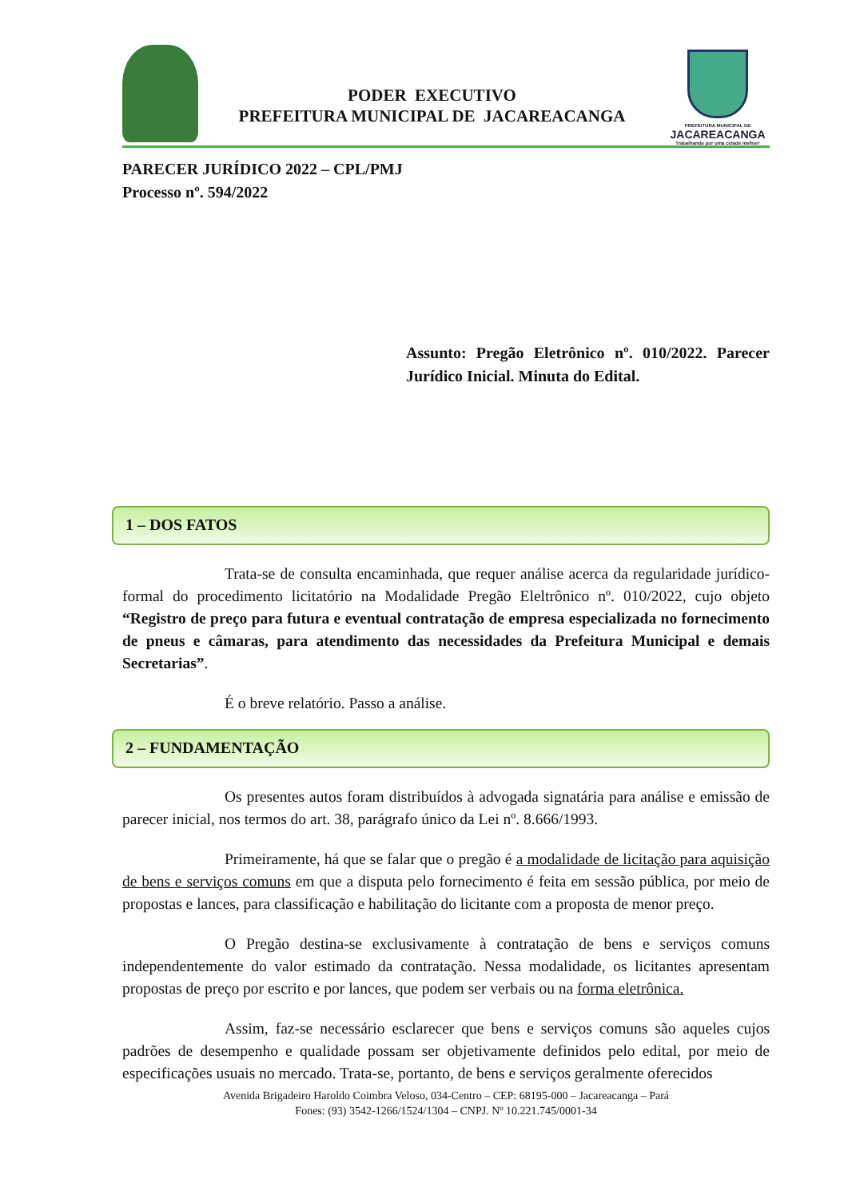PODER EXECUTIVO
PREFEITURA MUNICIPAL DE JACAREACANGA
PREFEITURA MUNICIPAL DE
JACAREACANGA
Trabalhando por uma cidade melhor!
PARECER JURÍDICO 2022 – CPL/PMJ
Processo nº. 594/2022
Assunto: Pregão Eletrônico nº. 010/2022. Parecer Jurídico Inicial. Minuta do Edital.
1 – DOS FATOS
Trata-se de consulta encaminhada, que requer análise acerca da regularidade jurídico-formal do procedimento licitatório na Modalidade Pregão Eleltrônico nº. 010/2022, cujo objeto “Registro de preço para futura e eventual contratação de empresa especializada no fornecimento de pneus e câmaras, para atendimento das necessidades da Prefeitura Municipal e demais Secretarias”.
É o breve relatório. Passo a análise.
2 – FUNDAMENTAÇÃO
Os presentes autos foram distribuídos à advogada signatária para análise e emissão de parecer inicial, nos termos do art. 38, parágrafo único da Lei nº. 8.666/1993.
Primeiramente, há que se falar que o pregão é a modalidade de licitação para aquisição de bens e serviços comuns em que a disputa pelo fornecimento é feita em sessão pública, por meio de propostas e lances, para classificação e habilitação do licitante com a proposta de menor preço.
O Pregão destina-se exclusivamente à contratação de bens e serviços comuns independentemente do valor estimado da contratação. Nessa modalidade, os licitantes apresentam propostas de preço por escrito e por lances, que podem ser verbais ou na forma eletrônica.
Assim, faz-se necessário esclarecer que bens e serviços comuns são aqueles cujos padrões de desempenho e qualidade possam ser objetivamente definidos pelo edital, por meio de especificações usuais no mercado. Trata-se, portanto, de bens e serviços geralmente oferecidos
Avenida Brigadeiro Haroldo Coimbra Veloso, 034-Centro – CEP: 68195-000 – Jacareacanga – Pará
Fones: (93) 3542-1266/1524/1304 – CNPJ. Nº 10.221.745/0001-34